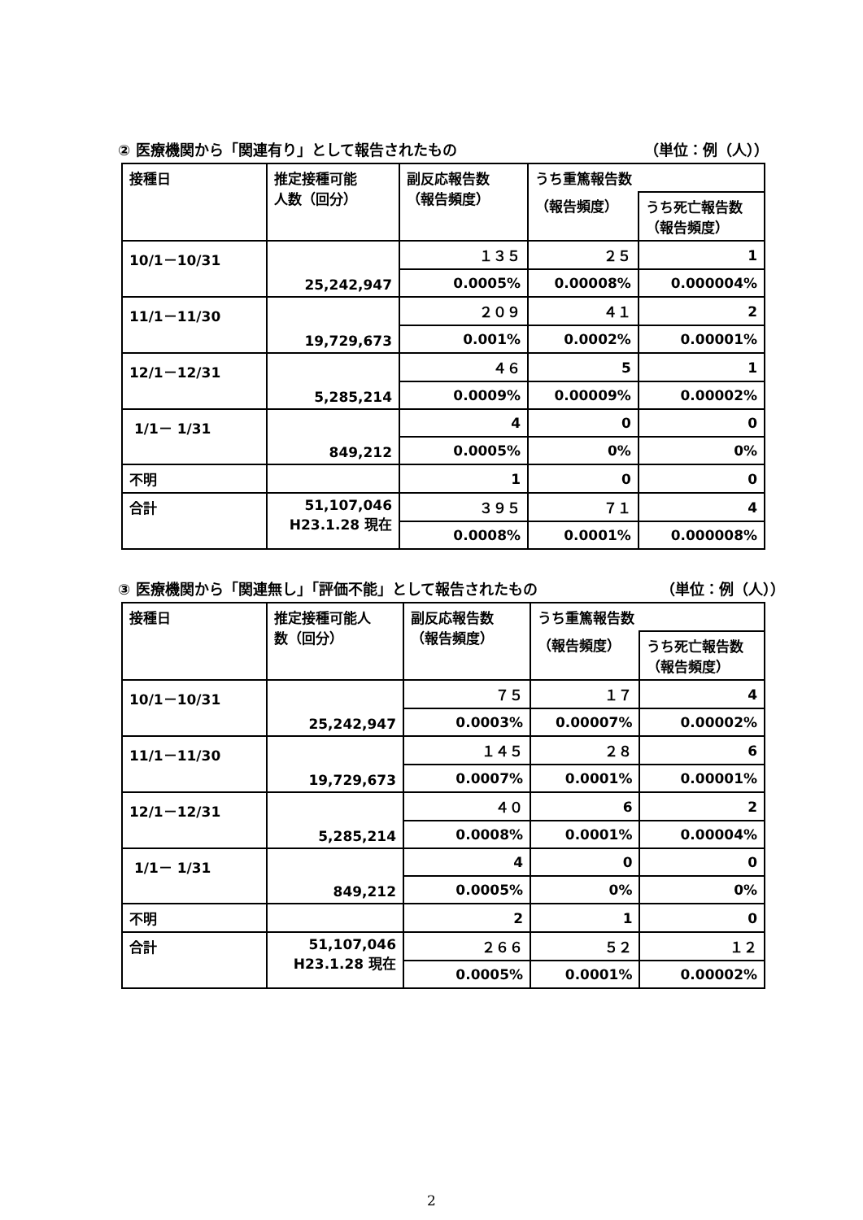② 医療機関から「関連有り」として報告されたもの （単位：例（人））
| 接種日 | 推定接種可能 人数（回分） | 副反応報告数 （報告頻度） | うち重篤報告数 | |
| | | | （報告頻度） | うち死亡報告数 （報告頻度） |
| 10/1－10/31 | 25,242,947 | １３５ | ２５ | 1 |
| | | 0.0005% | 0.00008% | 0.000004% |
| 11/1－11/30 | 19,729,673 | ２０９ | ４１ | 2 |
| | | 0.001% | 0.0002% | 0.00001% |
| 12/1－12/31 | 5,285,214 | ４６ | 5 | 1 |
| | | 0.0009% | 0.00009% | 0.00002% |
| 1/1－ 1/31 | 849,212 | 4 | 0 | 0 |
| | | 0.0005% | 0% | 0% |
| 不明 | | 1 | 0 | 0 |
| 合計 | 51,107,046 H23.1.28 現在 | ３９５ | ７１ | 4 |
| | | 0.0008% | 0.0001% | 0.000008% |
③ 医療機関から「関連無し」「評価不能」として報告されたもの （単位：例（人））
| 接種日 | 推定接種可能人 数（回分） | 副反応報告数 （報告頻度） | うち重篤報告数 | |
| | | | （報告頻度） | うち死亡報告数 （報告頻度） |
| 10/1－10/31 | 25,242,947 | ７５ | １７ | 4 |
| | | 0.0003% | 0.00007% | 0.00002% |
| 11/1－11/30 | 19,729,673 | １４５ | ２８ | 6 |
| | | 0.0007% | 0.0001% | 0.00001% |
| 12/1－12/31 | 5,285,214 | ４０ | 6 | 2 |
| | | 0.0008% | 0.0001% | 0.00004% |
| 1/1－ 1/31 | 849,212 | 4 | 0 | 0 |
| | | 0.0005% | 0% | 0% |
| 不明 | | 2 | 1 | 0 |
| 合計 | 51,107,046 H23.1.28 現在 | ２６６ | ５２ | １２ |
| | | 0.0005% | 0.0001% | 0.00002% |
2